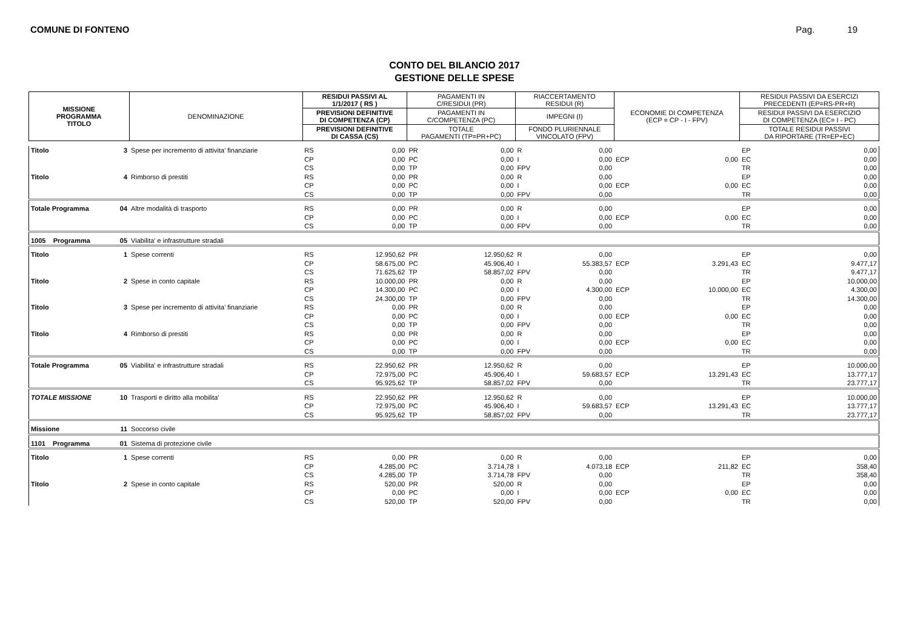COMUNE DI FONTENO Pag. 19
CONTO DEL BILANCIO 2017
GESTIONE DELLE SPESE
| MISSIONE PROGRAMMA TITOLO | | DENOMINAZIONE | RESIDUI PASSIVI AL 1/1/2017 ( RS ) | | PAGAMENTI IN C/RESIDUI (PR) | | RIACCERTAMENTO RESIDUI (R) | | ECONOMIE DI COMPETENZA (ECP = CP - I - FPV) | | RESIDUI PASSIVI DA ESERCIZI PRECEDENTI (EP=RS-PR+R) | |
| --- | --- | --- | --- | --- | --- | --- | --- | --- | --- | --- | --- | --- |
| | | | PREVISIONI DEFINITIVE DI COMPETENZA (CP) | | PAGAMENTI IN C/COMPETENZA (PC) | | IMPEGNI (I) | | | | RESIDUI PASSIVI DA ESERCIZIO DI COMPETENZA (EC= I - PC) | |
| | | | PREVISIONI DEFINITIVE DI CASSA (CS) | | TOTALE PAGAMENTI (TP=PR+PC) | | FONDO PLURIENNALE VINCOLATO (FPV) | | | | TOTALE RESIDUI PASSIVI DA RIPORTARE (TR=EP+EC) | |
| Titolo | 3 | Spese per incremento di attivita' finanziarie | RS CP CS | 0,00 0,00 0,00 | PR PC TP | 0,00 0,00 0,00 | R I FPV | 0,00 0,00 0,00 | ECP | 0,00 | EP EC TR | 0,00 0,00 0,00 |
| Titolo | 4 | Rimborso di prestiti | RS CP CS | 0,00 0,00 0,00 | PR PC TP | 0,00 0,00 0,00 | R I FPV | 0,00 0,00 0,00 | ECP | 0,00 | EP EC TR | 0,00 0,00 0,00 |
| Totale Programma | 04 | Altre modalità di trasporto | RS CP CS | 0,00 0,00 0,00 | PR PC TP | 0,00 0,00 0,00 | R I FPV | 0,00 0,00 0,00 | ECP | 0,00 | EP EC TR | 0,00 0,00 0,00 |
| 1005 Programma | 05 | Viabilita' e infrastrutture stradali | | | | | | | | | | |
| Titolo | 1 | Spese correnti | RS CP CS | 12.950,62 58.675,00 71.625,62 | PR PC TP | 12.950,62 45.906,40 58.857,02 | R I FPV | 0,00 55.383,57 0,00 | ECP | 3.291,43 | EP EC TR | 0,00 9.477,17 9.477,17 |
| Titolo | 2 | Spese in conto capitale | RS CP CS | 10.000,00 14.300,00 24.300,00 | PR PC TP | 0,00 0,00 0,00 | R I FPV | 0,00 4.300,00 0,00 | ECP | 10.000,00 | EP EC TR | 10.000,00 4.300,00 14.300,00 |
| Titolo | 3 | Spese per incremento di attivita' finanziarie | RS CP CS | 0,00 0,00 0,00 | PR PC TP | 0,00 0,00 0,00 | R I FPV | 0,00 0,00 0,00 | ECP | 0,00 | EP EC TR | 0,00 0,00 0,00 |
| Titolo | 4 | Rimborso di prestiti | RS CP CS | 0,00 0,00 0,00 | PR PC TP | 0,00 0,00 0,00 | R I FPV | 0,00 0,00 0,00 | ECP | 0,00 | EP EC TR | 0,00 0,00 0,00 |
| Totale Programma | 05 | Viabilita' e infrastrutture stradali | RS CP CS | 22.950,62 72.975,00 95.925,62 | PR PC TP | 12.950,62 45.906,40 58.857,02 | R I FPV | 0,00 59.683,57 0,00 | ECP | 13.291,43 | EP EC TR | 10.000,00 13.777,17 23.777,17 |
| TOTALE MISSIONE | 10 | Trasporti e diritto alla mobilita' | RS CP CS | 22.950,62 72.975,00 95.925,62 | PR PC TP | 12.950,62 45.906,40 58.857,02 | R I FPV | 0,00 59.683,57 0,00 | ECP | 13.291,43 | EP EC TR | 10.000,00 13.777,17 23.777,17 |
| Missione | 11 | Soccorso civile | | | | | | | | | | |
| 1101 Programma | 01 | Sistema di protezione civile | | | | | | | | | | |
| Titolo | 1 | Spese correnti | RS CP CS | 0,00 4.285,00 4.285,00 | PR PC TP | 0,00 3.714,78 3.714,78 | R I FPV | 0,00 4.073,18 0,00 | ECP | 211,82 | EP EC TR | 0,00 358,40 358,40 |
| Titolo | 2 | Spese in conto capitale | RS CP CS | 520,00 0,00 520,00 | PR PC TP | 520,00 0,00 520,00 | R I FPV | 0,00 0,00 0,00 | ECP | 0,00 | EP EC TR | 0,00 0,00 0,00 |